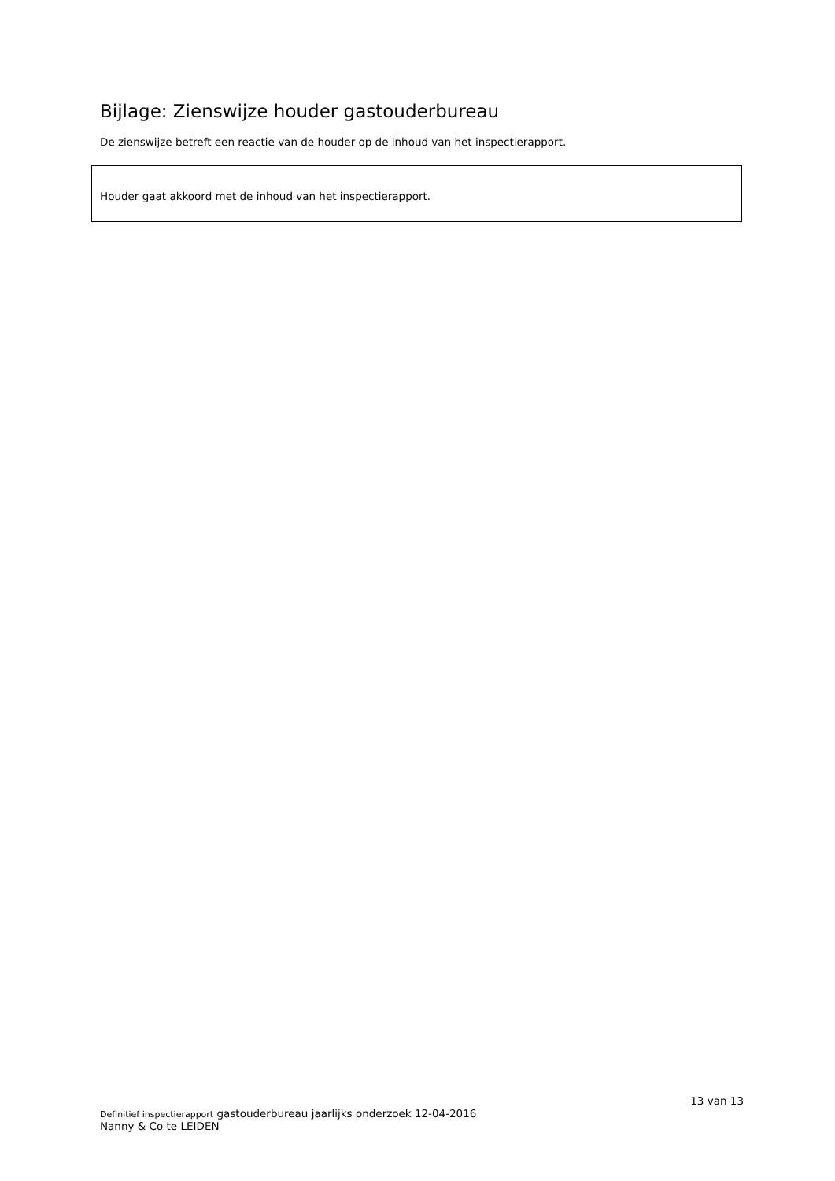Bijlage: Zienswijze houder gastouderbureau
De zienswijze betreft een reactie van de houder op de inhoud van het inspectierapport.
Houder gaat akkoord met de inhoud van het inspectierapport.
13 van 13
Definitief inspectierapport gastouderbureau jaarlijks onderzoek 12-04-2016
Nanny & Co te LEIDEN